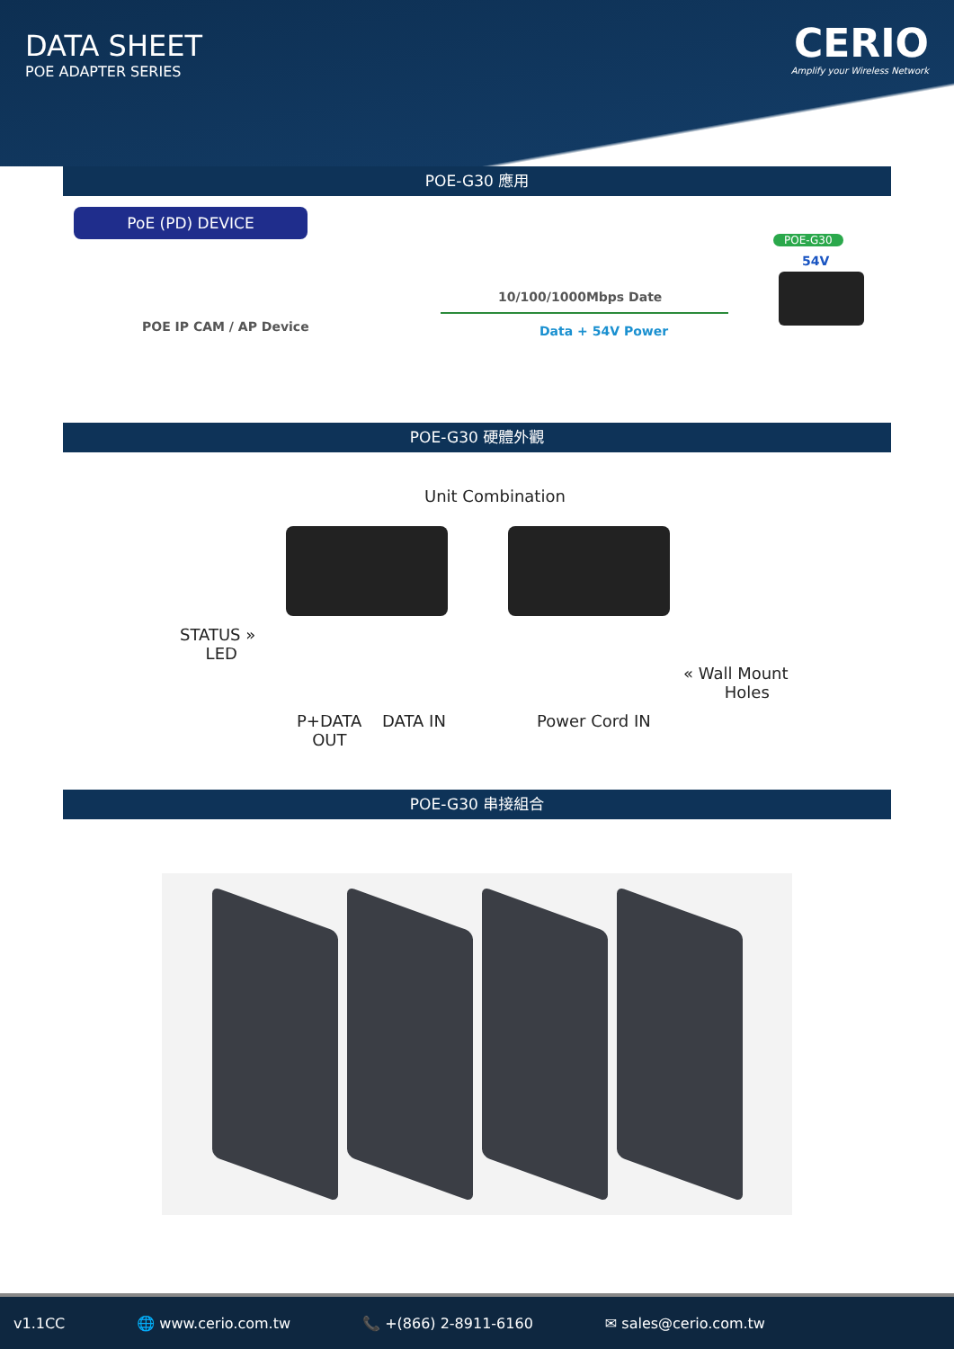DATA SHEET
POE ADAPTER SERIES
CERIO
Amplify your Wireless Network
POE-G30 應用
PoE (PD) DEVICE
POE-G30
54V
POE IP CAM / AP Device
10/100/1000Mbps Date
Data + 54V Power
POE-G30 硬體外觀
Unit Combination
STATUS »
LED
P+DATA
OUT
DATA IN Power Cord IN
« Wall Mount
Holes
POE-G30 串接組合
v1.1CC 🌐 www.cerio.com.tw 📞 +(866) 2-8911-6160 ✉ sales@cerio.com.tw